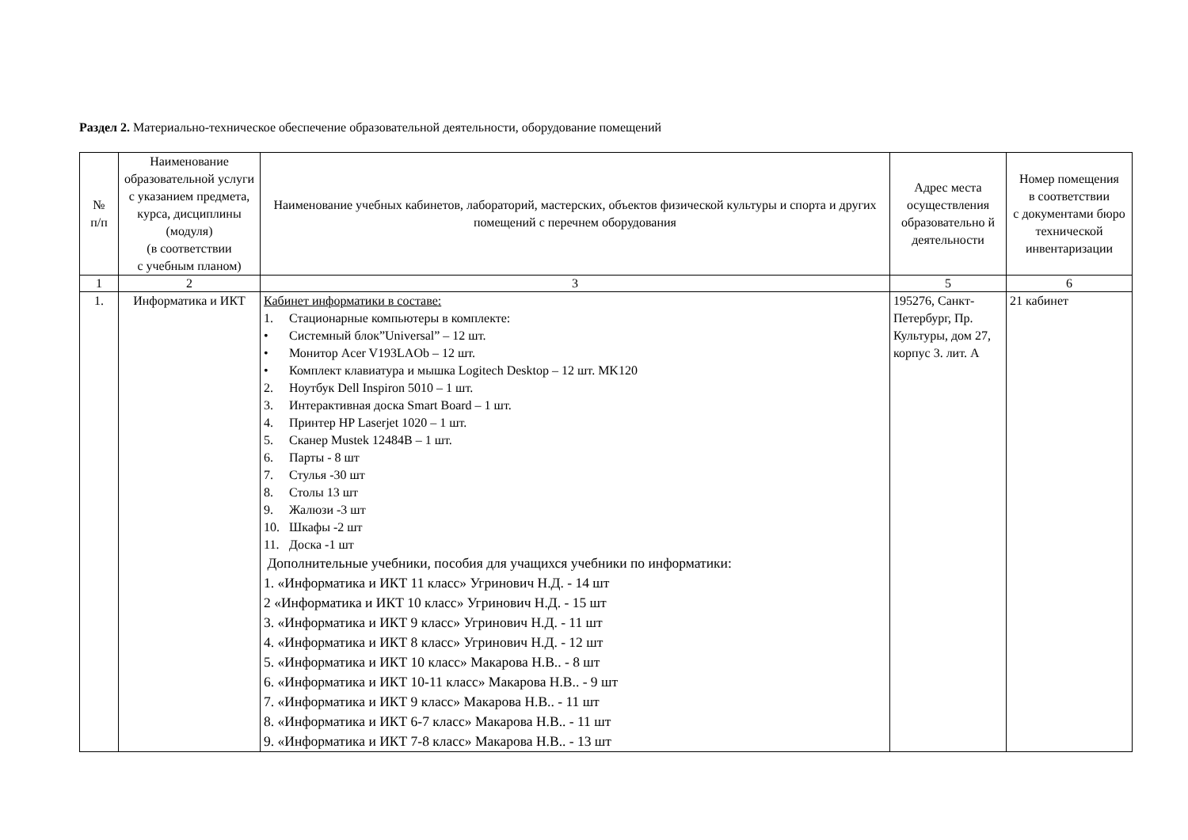Раздел 2. Материально-техническое обеспечение образовательной деятельности, оборудование помещений
| № п/п | Наименование образовательной услуги с указанием предмета, курса, дисциплины (модуля) (в соответствии с учебным планом) | Наименование учебных кабинетов, лабораторий, мастерских, объектов физической культуры и спорта и других помещений с перечнем оборудования | Адрес места осуществления образовательно й деятельности | Номер помещения в соответствии с документами бюро технической инвентаризации |
| --- | --- | --- | --- | --- |
| 1 | 2 | 3 | 5 | 6 |
| 1. | Информатика и ИКТ | Кабинет информатики в составе: 1. Стационарные компьютеры в комплекте: • Системный блок”Universal” – 12 шт. • Монитор Acer V193LAOb – 12 шт. • Комплект клавиатура и мышка Logitech Desktop – 12 шт. MK120 2. Ноутбук Dell Inspiron 5010 – 1 шт. 3. Интерактивная доска Smart Board – 1 шт. 4. Принтер HP Laserjet 1020 – 1 шт. 5. Сканер Mustek 12484B – 1 шт. 6. Парты - 8 шт 7. Стулья -30 шт 8. Столы 13 шт 9. Жалюзи -3 шт 10. Шкафы -2 шт 11. Доска -1 шт Дополнительные учебники, пособия для учащихся учебники по информатики: 1. «Информатика и ИКТ 11 класс» Угринович Н.Д. - 14 шт 2 «Информатика и ИКТ 10 класс» Угринович Н.Д. - 15 шт 3. «Информатика и ИКТ 9 класс» Угринович Н.Д. - 11 шт 4. «Информатика и ИКТ 8 класс» Угринович Н.Д. - 12 шт 5. «Информатика и ИКТ 10 класс» Макарова Н.В.. - 8 шт 6. «Информатика и ИКТ 10-11 класс» Макарова Н.В.. - 9 шт 7. «Информатика и ИКТ 9 класс» Макарова Н.В.. - 11 шт 8. «Информатика и ИКТ 6-7 класс» Макарова Н.В.. - 11 шт 9. «Информатика и ИКТ 7-8 класс» Макарова Н.В.. - 13 шт | 195276, Санкт-Петербург, Пр. Культуры, дом 27, корпус 3. лит. А | 21 кабинет |